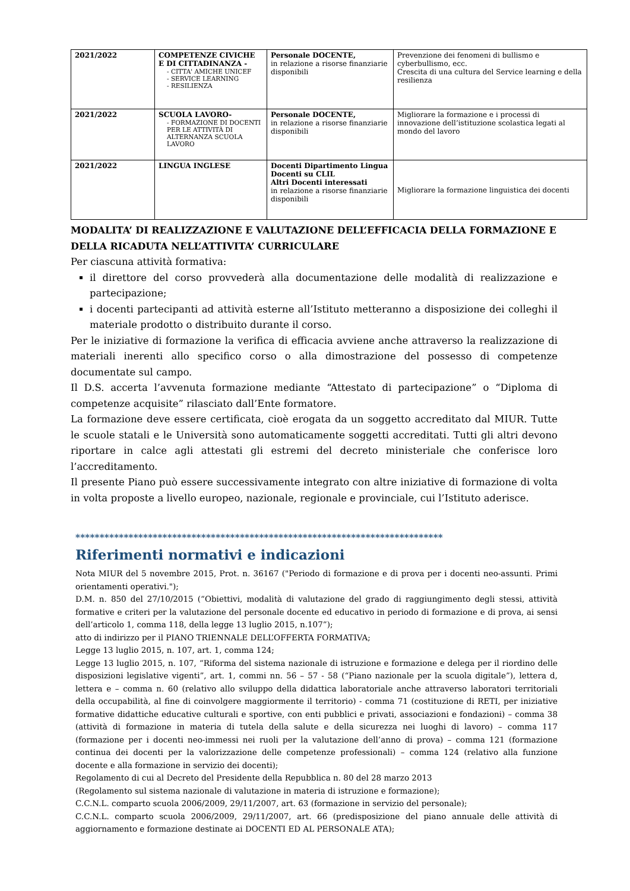| 2021/2022 | COMPETENZE CIVICHE E DI CITTADINANZA - - CITTA' AMICHE UNICEF - SERVICE LEARNING - RESILIENZA | Personale DOCENTE, in relazione a risorse finanziarie disponibili | Prevenzione dei fenomeni di bullismo e cyberbullismo, ecc. Crescita di una cultura del Service learning e della resilienza |
| 2021/2022 | SCUOLA LAVORO- - FORMAZIONE DI DOCENTI PER LE ATTIVITÀ DI ALTERNANZA SCUOLA LAVORO | Personale DOCENTE, in relazione a risorse finanziarie disponibili | Migliorare la formazione e i processi di innovazione dell’istituzione scolastica legati al mondo del lavoro |
| 2021/2022 | LINGUA INGLESE | Docenti Dipartimento Lingua Docenti su CLIL Altri Docenti interessati in relazione a risorse finanziarie disponibili | Migliorare la formazione linguistica dei docenti |
MODALITA’ DI REALIZZAZIONE E VALUTAZIONE DELL’EFFICACIA DELLA FORMAZIONE E DELLA RICADUTA NELL’ATTIVITA’ CURRICULARE
Per ciascuna attività formativa:
il direttore del corso provvederà alla documentazione delle modalità di realizzazione e partecipazione;
i docenti partecipanti ad attività esterne all’Istituto metteranno a disposizione dei colleghi il materiale prodotto o distribuito durante il corso.
Per le iniziative di formazione la verifica di efficacia avviene anche attraverso la realizzazione di materiali inerenti allo specifico corso o alla dimostrazione del possesso di competenze documentate sul campo.
Il D.S. accerta l’avvenuta formazione mediante “Attestato di partecipazione” o “Diploma di competenze acquisite” rilasciato dall’Ente formatore.
La formazione deve essere certificata, cioè erogata da un soggetto accreditato dal MIUR. Tutte le scuole statali e le Università sono automaticamente soggetti accreditati. Tutti gli altri devono riportare in calce agli attestati gli estremi del decreto ministeriale che conferisce loro l’accreditamento.
Il presente Piano può essere successivamente integrato con altre iniziative di formazione di volta in volta proposte a livello europeo, nazionale, regionale e provinciale, cui l’Istituto aderisce.
****************************************************************************
Riferimenti normativi e indicazioni
Nota MIUR del 5 novembre 2015, Prot. n. 36167 ("Periodo di formazione e di prova per i docenti neo-assunti. Primi orientamenti operativi.");
D.M. n. 850 del 27/10/2015 (“Obiettivi, modalità di valutazione del grado di raggiungimento degli stessi, attività formative e criteri per la valutazione del personale docente ed educativo in periodo di formazione e di prova, ai sensi dell’articolo 1, comma 118, della legge 13 luglio 2015, n.107”);
atto di indirizzo per il PIANO TRIENNALE DELL’OFFERTA FORMATIVA;
Legge 13 luglio 2015, n. 107, art. 1, comma 124;
Legge 13 luglio 2015, n. 107, “Riforma del sistema nazionale di istruzione e formazione e delega per il riordino delle disposizioni legislative vigenti”, art. 1, commi nn. 56 – 57 - 58 (“Piano nazionale per la scuola digitale”), lettera d, lettera e – comma n. 60 (relativo allo sviluppo della didattica laboratoriale anche attraverso laboratori territoriali della occupabilità, al fine di coinvolgere maggiormente il territorio) - comma 71 (costituzione di RETI, per iniziative formative didattiche educative culturali e sportive, con enti pubblici e privati, associazioni e fondazioni) – comma 38 (attività di formazione in materia di tutela della salute e della sicurezza nei luoghi di lavoro) – comma 117 (formazione per i docenti neo-immessi nei ruoli per la valutazione dell’anno di prova) – comma 121 (formazione continua dei docenti per la valorizzazione delle competenze professionali) – comma 124 (relativo alla funzione docente e alla formazione in servizio dei docenti);
Regolamento di cui al Decreto del Presidente della Repubblica n. 80 del 28 marzo 2013
(Regolamento sul sistema nazionale di valutazione in materia di istruzione e formazione);
C.C.N.L. comparto scuola 2006/2009, 29/11/2007, art. 63 (formazione in servizio del personale);
C.C.N.L. comparto scuola 2006/2009, 29/11/2007, art. 66 (predisposizione del piano annuale delle attività di aggiornamento e formazione destinate ai DOCENTI ED AL PERSONALE ATA);